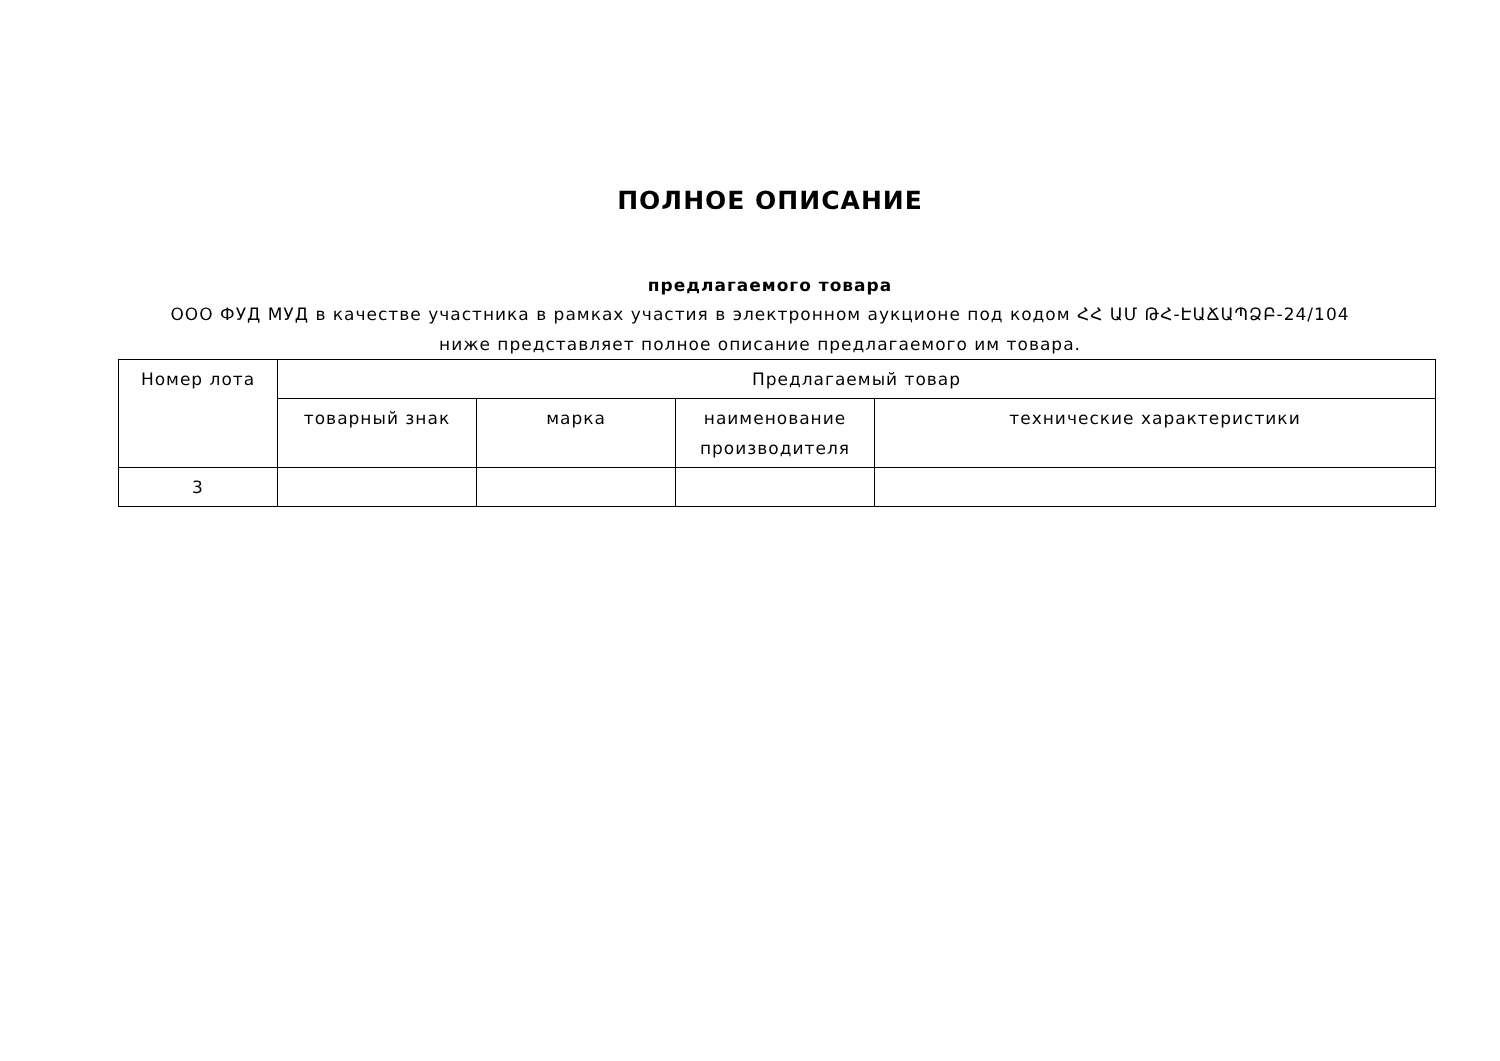ПОЛНОЕ ОПИСАНИЕ
предлагаемого товара
ООО ФУД МУД в качестве участника в рамках участия в электронном аукционе под кодом ՀՀ ԱՄ ԹՀ-ԷԱՃԱՊՁԲ-24/104 ниже представляет полное описание предлагаемого им товара.
| Номер лота | Предлагаемый товар | | | |
| | товарный знак | марка | наименование производителя | технические характеристики |
| 3 | | | | |